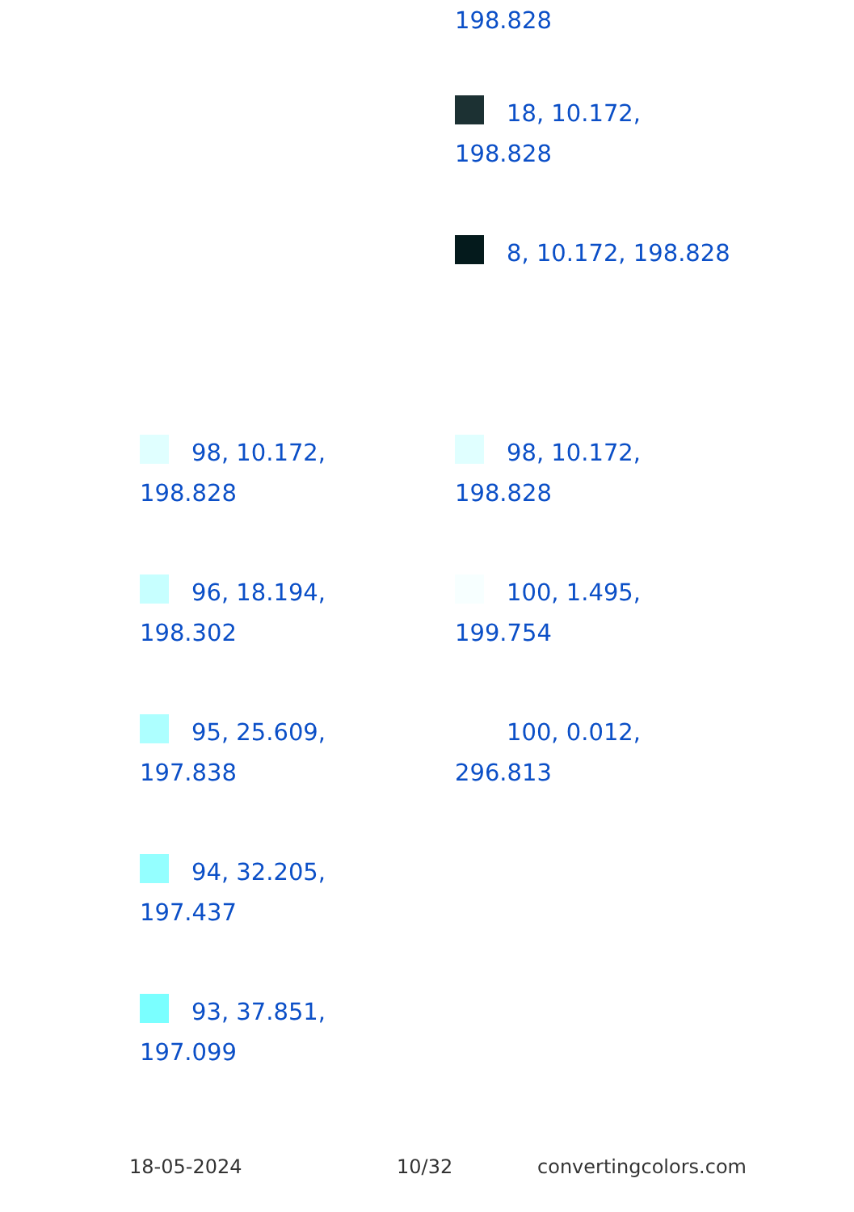198.828
18, 10.172, 198.828
8, 10.172, 198.828
98, 10.172, 198.828
96, 18.194, 198.302
95, 25.609, 197.838
94, 32.205, 197.437
93, 37.851, 197.099
98, 10.172, 198.828
100, 1.495, 199.754
100, 0.012, 296.813
18-05-2024 10/32 convertingcolors.com